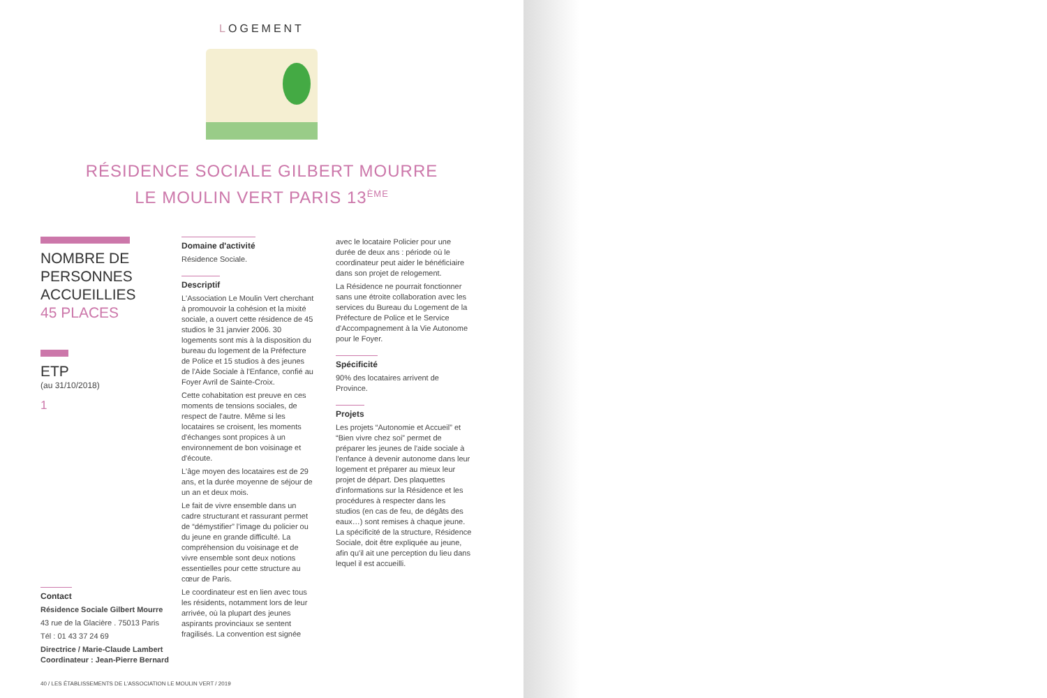LOGEMENT
RÉSIDENCE SOCIALE GILBERT MOURRE
LE MOULIN VERT PARIS 13<sup>ÈME</sup>
NOMBRE DE PERSONNES ACCUEILLIES
45 PLACES
ETP
(au 31/10/2018)
1
Contact
Résidence Sociale Gilbert Mourre
43 rue de la Glacière . 75013 Paris
Tél : 01 43 37 24 69
Directrice / Marie-Claude Lambert
Coordinateur : Jean-Pierre Bernard
Domaine d'activité
Résidence Sociale.
Descriptif
L'Association Le Moulin Vert cherchant à promouvoir la cohésion et la mixité sociale, a ouvert cette résidence de 45 studios le 31 janvier 2006. 30 logements sont mis à la disposition du bureau du logement de la Préfecture de Police et 15 studios à des jeunes de l'Aide Sociale à l'Enfance, confié au Foyer Avril de Sainte-Croix.
Cette cohabitation est preuve en ces moments de tensions sociales, de respect de l'autre. Même si les locataires se croisent, les moments d'échanges sont propices à un environnement de bon voisinage et d'écoute.
L'âge moyen des locataires est de 29 ans, et la durée moyenne de séjour de un an et deux mois.
Le fait de vivre ensemble dans un cadre structurant et rassurant permet de “démystifier” l'image du policier ou du jeune en grande difficulté. La compréhension du voisinage et de vivre ensemble sont deux notions essentielles pour cette structure au cœur de Paris.
Le coordinateur est en lien avec tous les résidents, notamment lors de leur arrivée, où la plupart des jeunes aspirants provinciaux se sentent fragilisés. La convention est signée
avec le locataire Policier pour une durée de deux ans : période où le coordinateur peut aider le bénéficiaire dans son projet de relogement.
La Résidence ne pourrait fonctionner sans une étroite collaboration avec les services du Bureau du Logement de la Préfecture de Police et le Service d'Accompagnement à la Vie Autonome pour le Foyer.
Spécificité
90% des locataires arrivent de Province.
Projets
Les projets “Autonomie et Accueil” et “Bien vivre chez soi” permet de préparer les jeunes de l'aide sociale à l'enfance à devenir autonome dans leur logement et préparer au mieux leur projet de départ. Des plaquettes d'informations sur la Résidence et les procédures à respecter dans les studios (en cas de feu, de dégâts des eaux…) sont remises à chaque jeune. La spécificité de la structure, Résidence Sociale, doit être expliquée au jeune, afin qu'il ait une perception du lieu dans lequel il est accueilli.
40 / LES ÉTABLISSEMENTS DE L'ASSOCIATION LE MOULIN VERT / 2019